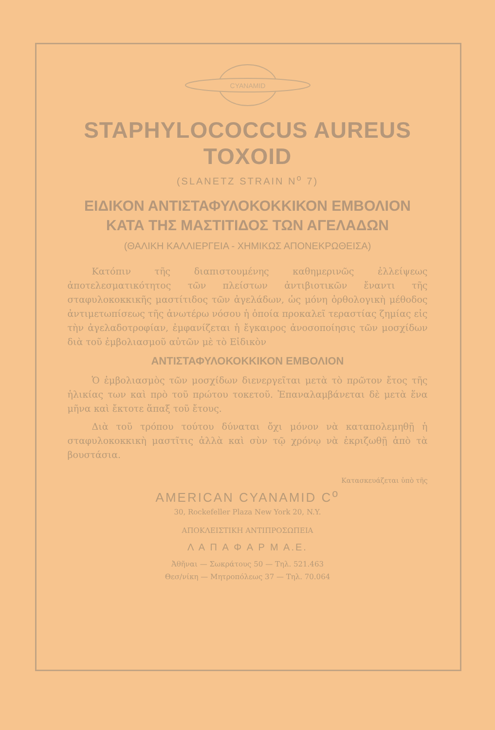CYANAMID
STAPHYLOCOCCUS AUREUS TOXOID
(SLANETZ STRAIN N<sup>o</sup> 7)
ΕΙΔΙΚΟΝ ΑΝΤΙΣΤΑΦΥΛΟΚΟΚΚΙΚΟΝ ΕΜΒΟΛΙΟΝ
ΚΑΤΑ ΤΗΣ ΜΑΣΤΙΤΙΔΟΣ ΤΩΝ ΑΓΕΛΑΔΩΝ
(ΘΑΛΙΚΗ ΚΑΛΛΙΕΡΓΕΙΑ - ΧΗΜΙΚΩΣ ΑΠΟΝΕΚΡΩΘΕΙΣΑ)
Κατόπιν τῆς διαπιστουμένης καθημερινῶς ἐλλείψεως ἀποτελεσματικότητος τῶν πλείστων ἀντιβιοτικῶν ἔναντι τῆς σταφυλοκοκκικῆς μαστίτιδος τῶν ἀγελάδων, ὡς μόνη ὀρθολογικὴ μέθοδος ἀντιμετωπίσεως τῆς ἀνωτέρω νόσου ἡ ὁποία προκαλεῖ τεραστίας ζημίας εἰς τὴν ἀγελαδοτροφίαν, ἐμφανίζεται ἡ ἔγκαιρος ἀνοσοποίησις τῶν μοσχίδων διὰ τοῦ ἐμβολιασμοῦ αὐτῶν μὲ τὸ Εἰδικὸν
ΑΝΤΙΣΤΑΦΥΛΟΚΟΚΚΙΚΟΝ ΕΜΒΟΛΙΟΝ
Ὁ ἐμβολιασμὸς τῶν μοσχίδων διενεργεῖται μετὰ τὸ πρῶτον ἔτος τῆς ἡλικίας των καὶ πρὸ τοῦ πρώτου τοκετοῦ. Ἐπαναλαμβάνεται δὲ μετὰ ἕνα μῆνα καὶ ἔκτοτε ἅπαξ τοῦ ἔτους.
Διὰ τοῦ τρόπου τούτου δύναται ὄχι μόνον νὰ καταπολεμηθῇ ἡ σταφυλοκοκκικὴ μαστῖτις ἀλλὰ καὶ σὺν τῷ χρόνῳ νὰ ἐκριζωθῇ ἀπὸ τὰ βουστάσια.
Κατασκευάζεται ὑπὸ τῆς
AMERICAN CYANAMID C<sup>o</sup>
30, Rockefeller Plaza New York 20, N.Y.
ΑΠΟΚΛΕΙΣΤΙΚΗ ΑΝΤΙΠΡΟΣΩΠΕΙΑ
Λ Α Π Α Φ Α Ρ Μ Α.Ε.
Ἀθῆναι — Σωκράτους 50 — Τηλ. 521.463
Θεσ/νίκη — Μητροπόλεως 37 — Τηλ. 70.064